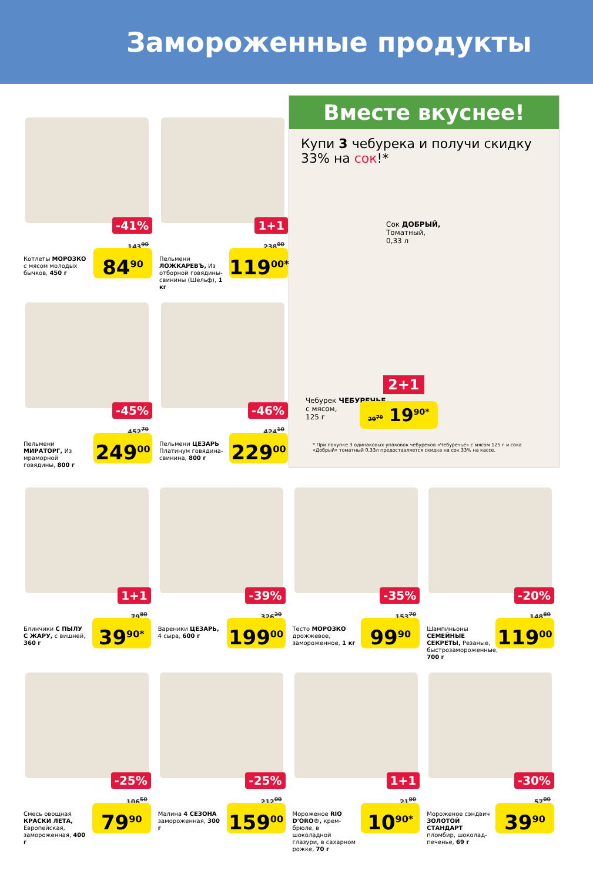Замороженные продукты
Вместе вкуснее!
Купи 3 чебурека и получи скидку 33% на сок!*
Сок ДОБРЫЙ,
Томатный,
0,33 л
Чебурек ЧЕБУРЕЧЬЕ,
с мясом,
125 г
2+1
29<sup>70</sup> 19<sup>90*</sup>
* При покупке 3 одинаковых упаковок чебуреков «Чебуречье» с мясом 125 г и сока «Добрый» томатный 0,33л предоставляется скидка на сок 33% на кассе.
-41%
Котлеты МОРОЗКО с мясом молодых бычков, 450 г
143<sup>90</sup>
84<sup>90</sup>
1+1
Пельмени ЛОЖКАРЕВЪ, Из отборной говядины-свинины (Шельф), 1 кг
238<sup>00</sup>
119<sup>00*</sup>
-45%
Пельмени МИРАТОРГ, Из мраморной говядины, 800 г
452<sup>70</sup>
249<sup>00</sup>
-46%
Пельмени ЦЕЗАРЬ Платинум говядина-свинина, 800 г
424<sup>10</sup>
229<sup>00</sup>
1+1
Блинчики С ПЫЛУ С ЖАРУ, с вишней, 360 г
79<sup>80</sup>
39<sup>90*</sup>
-39%
Вареники ЦЕЗАРЬ, 4 сыра, 600 г
326<sup>20</sup>
199<sup>00</sup>
-35%
Тесто МОРОЗКО дрожжевое, замороженное, 1 кг
153<sup>70</sup>
99<sup>90</sup>
-20%
Шампиньоны СЕМЕЙНЫЕ СЕКРЕТЫ, Резаные, быстрозамороженные, 700 г
148<sup>80</sup>
119<sup>00</sup>
-25%
Смесь овощная КРАСКИ ЛЕТА, Европейская, замороженная, 400 г
106<sup>50</sup>
79<sup>90</sup>
-25%
Малина 4 СЕЗОНА замороженная, 300 г
212<sup>00</sup>
159<sup>00</sup>
1+1
Мороженое RIO D'ORO®, крем-брюле, в шоколадной глазури, в сахарном рожке, 70 г
21<sup>80</sup>
10<sup>90*</sup>
-30%
Мороженое сэндвич ЗОЛОТОЙ СТАНДАРТ пломбир, шоколад-печенье, 69 г
57<sup>00</sup>
39<sup>90</sup>